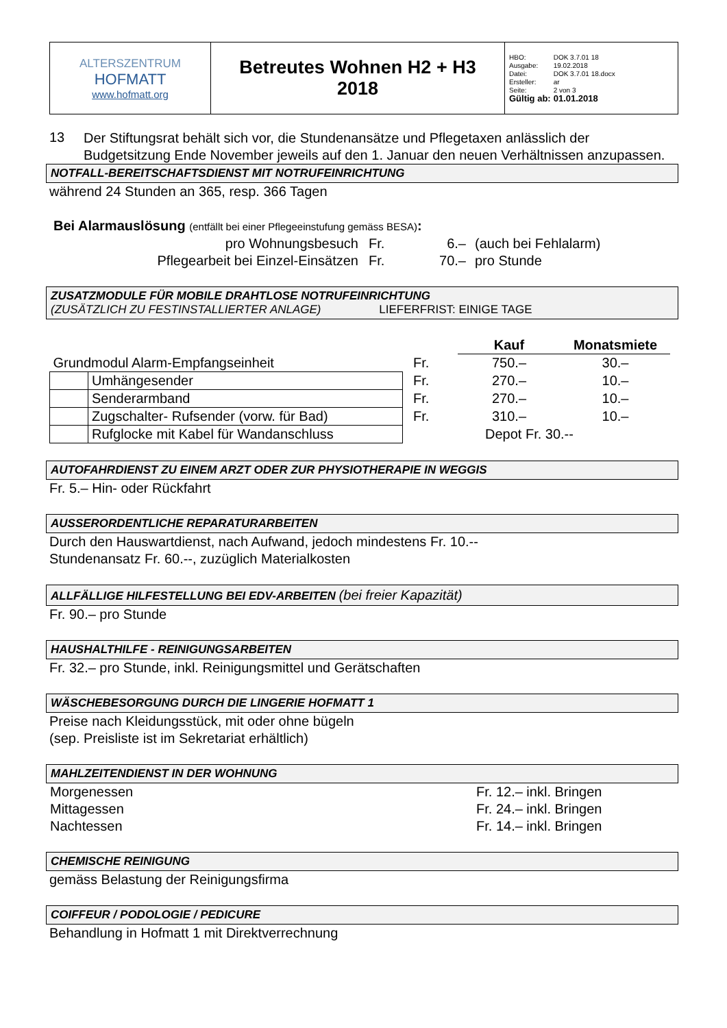| ALTERSZENTRUM HOFMATT www.hofmatt.org | Betreutes Wohnen H2 + H3 2018 | / HBO: / DOK 3.7.01 18 / / Ausgabe: / 19.02.2018 / / Datei: / DOK 3.7.01 18.docx / / Ersteller: / ar / / Seite: / 2 von 3 / / Gültig ab: / 01.01.2018 / |
13
Der Stiftungsrat behält sich vor, die Stundenansätze und Pflegetaxen anlässlich der Budgetsitzung Ende November jeweils auf den 1. Januar den neuen Verhältnissen anzupassen.
NOTFALL-BEREITSCHAFTSDIENST MIT NOTRUFEINRICHTUNG
während 24 Stunden an 365, resp. 366 Tagen
Bei Alarmauslösung (entfällt bei einer Pflegeeinstufung gemäss BESA):
| pro Wohnungsbesuch | Fr. | 6.– | (auch bei Fehlalarm) |
| Pflegearbeit bei Einzel-Einsätzen | Fr. | 70.– | pro Stunde |
ZUSATZMODULE FÜR MOBILE DRAHTLOSE NOTRUFEINRICHTUNG
(ZUSÄTZLICH ZU FESTINSTALLIERTER ANLAGE) LIEFERFRIST: EINIGE TAGE
| | | | | Kauf | Monatsmiete |
| Grundmodul Alarm-Empfangseinheit | | | Fr. | 750.– | 30.– |
| | Umhängesender | | Fr. | 270.– | 10.– |
| | Senderarmband | | Fr. | 270.– | 10.– |
| | Zugschalter- Rufsender (vorw. für Bad) | | Fr. | 310.– | 10.– |
| | Rufglocke mit Kabel für Wandanschluss | | | Depot Fr. 30.-- | |
AUTOFAHRDIENST ZU EINEM ARZT ODER ZUR PHYSIOTHERAPIE IN WEGGIS
Fr. 5.– Hin- oder Rückfahrt
AUSSERORDENTLICHE REPARATURARBEITEN
Durch den Hauswartdienst, nach Aufwand, jedoch mindestens Fr. 10.--
Stundenansatz Fr. 60.--, zuzüglich Materialkosten
ALLFÄLLIGE HILFESTELLUNG BEI EDV-ARBEITEN (bei freier Kapazität)
Fr. 90.– pro Stunde
HAUSHALTHILFE - REINIGUNGSARBEITEN
Fr. 32.– pro Stunde, inkl. Reinigungsmittel und Gerätschaften
WÄSCHEBESORGUNG DURCH DIE LINGERIE HOFMATT 1
Preise nach Kleidungsstück, mit oder ohne bügeln
(sep. Preisliste ist im Sekretariat erhältlich)
MAHLZEITENDIENST IN DER WOHNUNG
| Morgenessen | Fr. 12.– inkl. Bringen |
| Mittagessen | Fr. 24.– inkl. Bringen |
| Nachtessen | Fr. 14.– inkl. Bringen |
CHEMISCHE REINIGUNG
gemäss Belastung der Reinigungsfirma
COIFFEUR / PODOLOGIE / PEDICURE
Behandlung in Hofmatt 1 mit Direktverrechnung